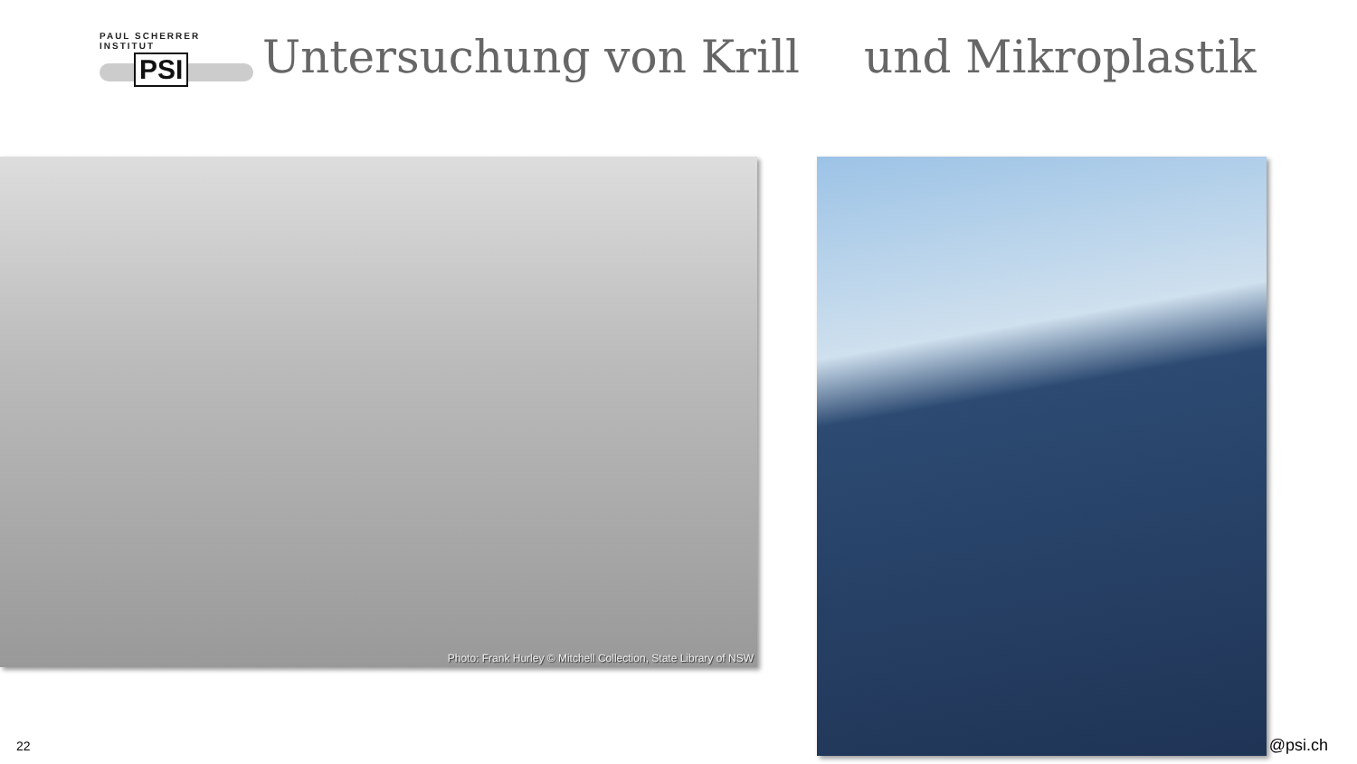PAUL SCHERRER INSTITUT
PSI
Untersuchung von Krill und Mikroplastik
Photo: Frank Hurley © Mitchell Collection, State Library of NSW
22 @psi.ch